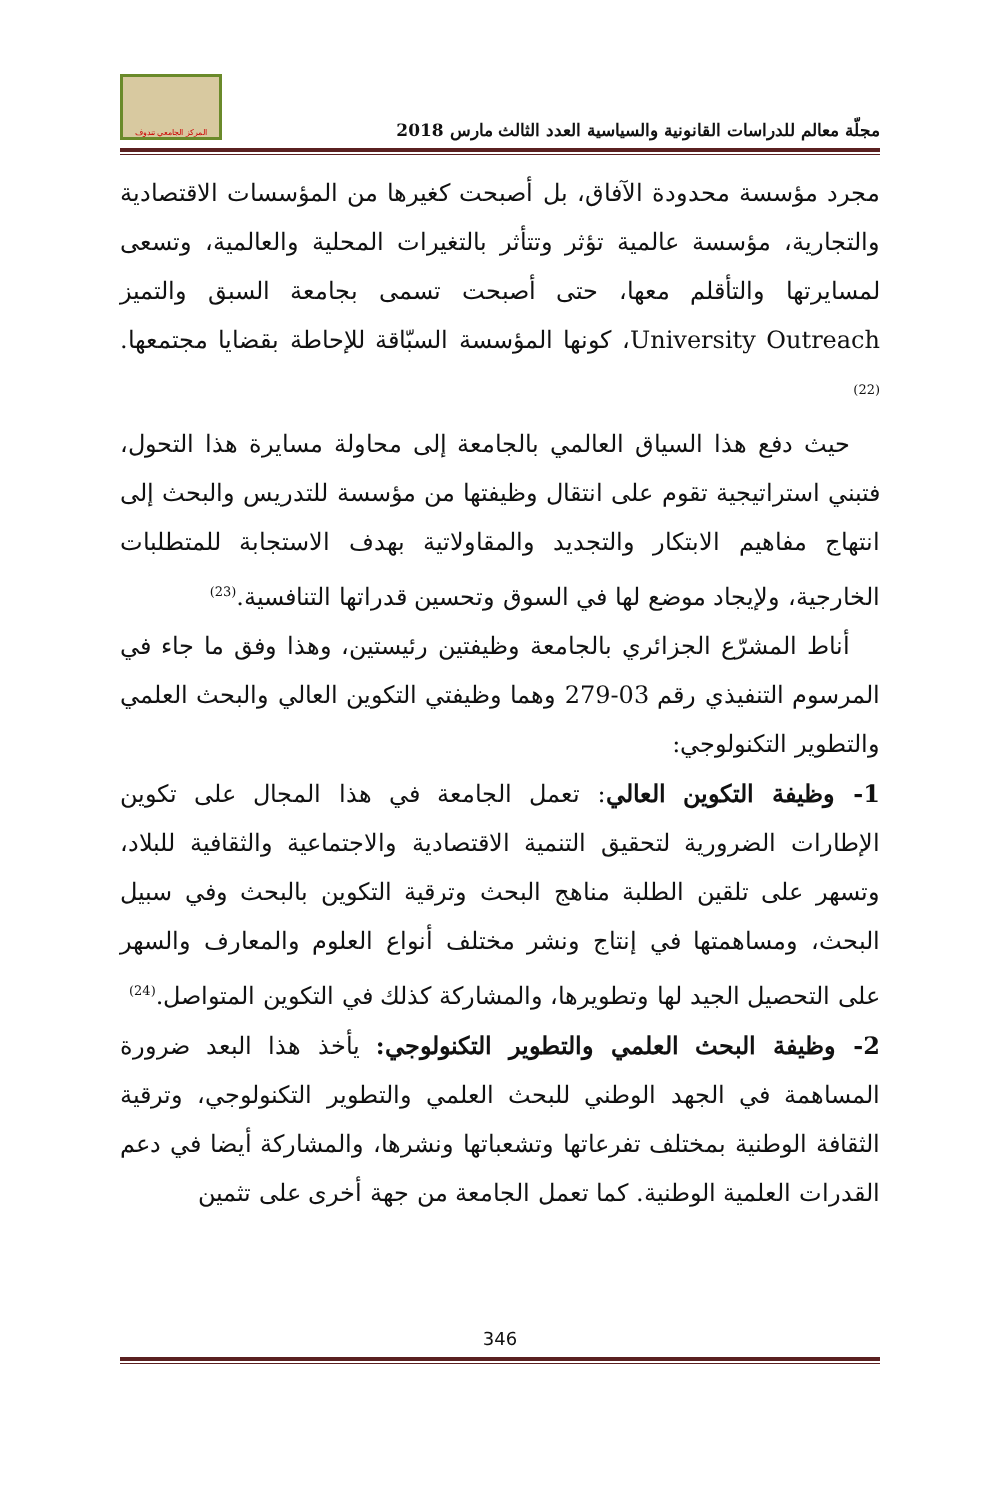مجلّة معالم للدراسات القانونية والسياسية العدد الثالث مارس 2018
المركز الجامعي تندوف
مجرد مؤسسة محدودة الآفاق، بل أصبحت كغيرها من المؤسسات الاقتصادية والتجارية، مؤسسة عالمية تؤثر وتتأثر بالتغيرات المحلية والعالمية، وتسعى لمسايرتها والتأقلم معها، حتى أصبحت تسمى بجامعة السبق والتميز University Outreach، كونها المؤسسة السبّاقة للإحاطة بقضايا مجتمعها.<sup>(22)</sup>
حيث دفع هذا السياق العالمي بالجامعة إلى محاولة مسايرة هذا التحول، فتبني استراتيجية تقوم على انتقال وظيفتها من مؤسسة للتدريس والبحث إلى انتهاج مفاهيم الابتكار والتجديد والمقاولاتية بهدف الاستجابة للمتطلبات الخارجية، ولإيجاد موضع لها في السوق وتحسين قدراتها التنافسية.<sup>(23)</sup>
أناط المشرّع الجزائري بالجامعة وظيفتين رئيستين، وهذا وفق ما جاء في المرسوم التنفيذي رقم 03-279 وهما وظيفتي التكوين العالي والبحث العلمي والتطوير التكنولوجي:
1- وظيفة التكوين العالي: تعمل الجامعة في هذا المجال على تكوين الإطارات الضرورية لتحقيق التنمية الاقتصادية والاجتماعية والثقافية للبلاد، وتسهر على تلقين الطلبة مناهج البحث وترقية التكوين بالبحث وفي سبيل البحث، ومساهمتها في إنتاج ونشر مختلف أنواع العلوم والمعارف والسهر على التحصيل الجيد لها وتطويرها، والمشاركة كذلك في التكوين المتواصل.<sup>(24)</sup>
2- وظيفة البحث العلمي والتطوير التكنولوجي: يأخذ هذا البعد ضرورة المساهمة في الجهد الوطني للبحث العلمي والتطوير التكنولوجي، وترقية الثقافة الوطنية بمختلف تفرعاتها وتشعباتها ونشرها، والمشاركة أيضا في دعم القدرات العلمية الوطنية. كما تعمل الجامعة من جهة أخرى على تثمين
346